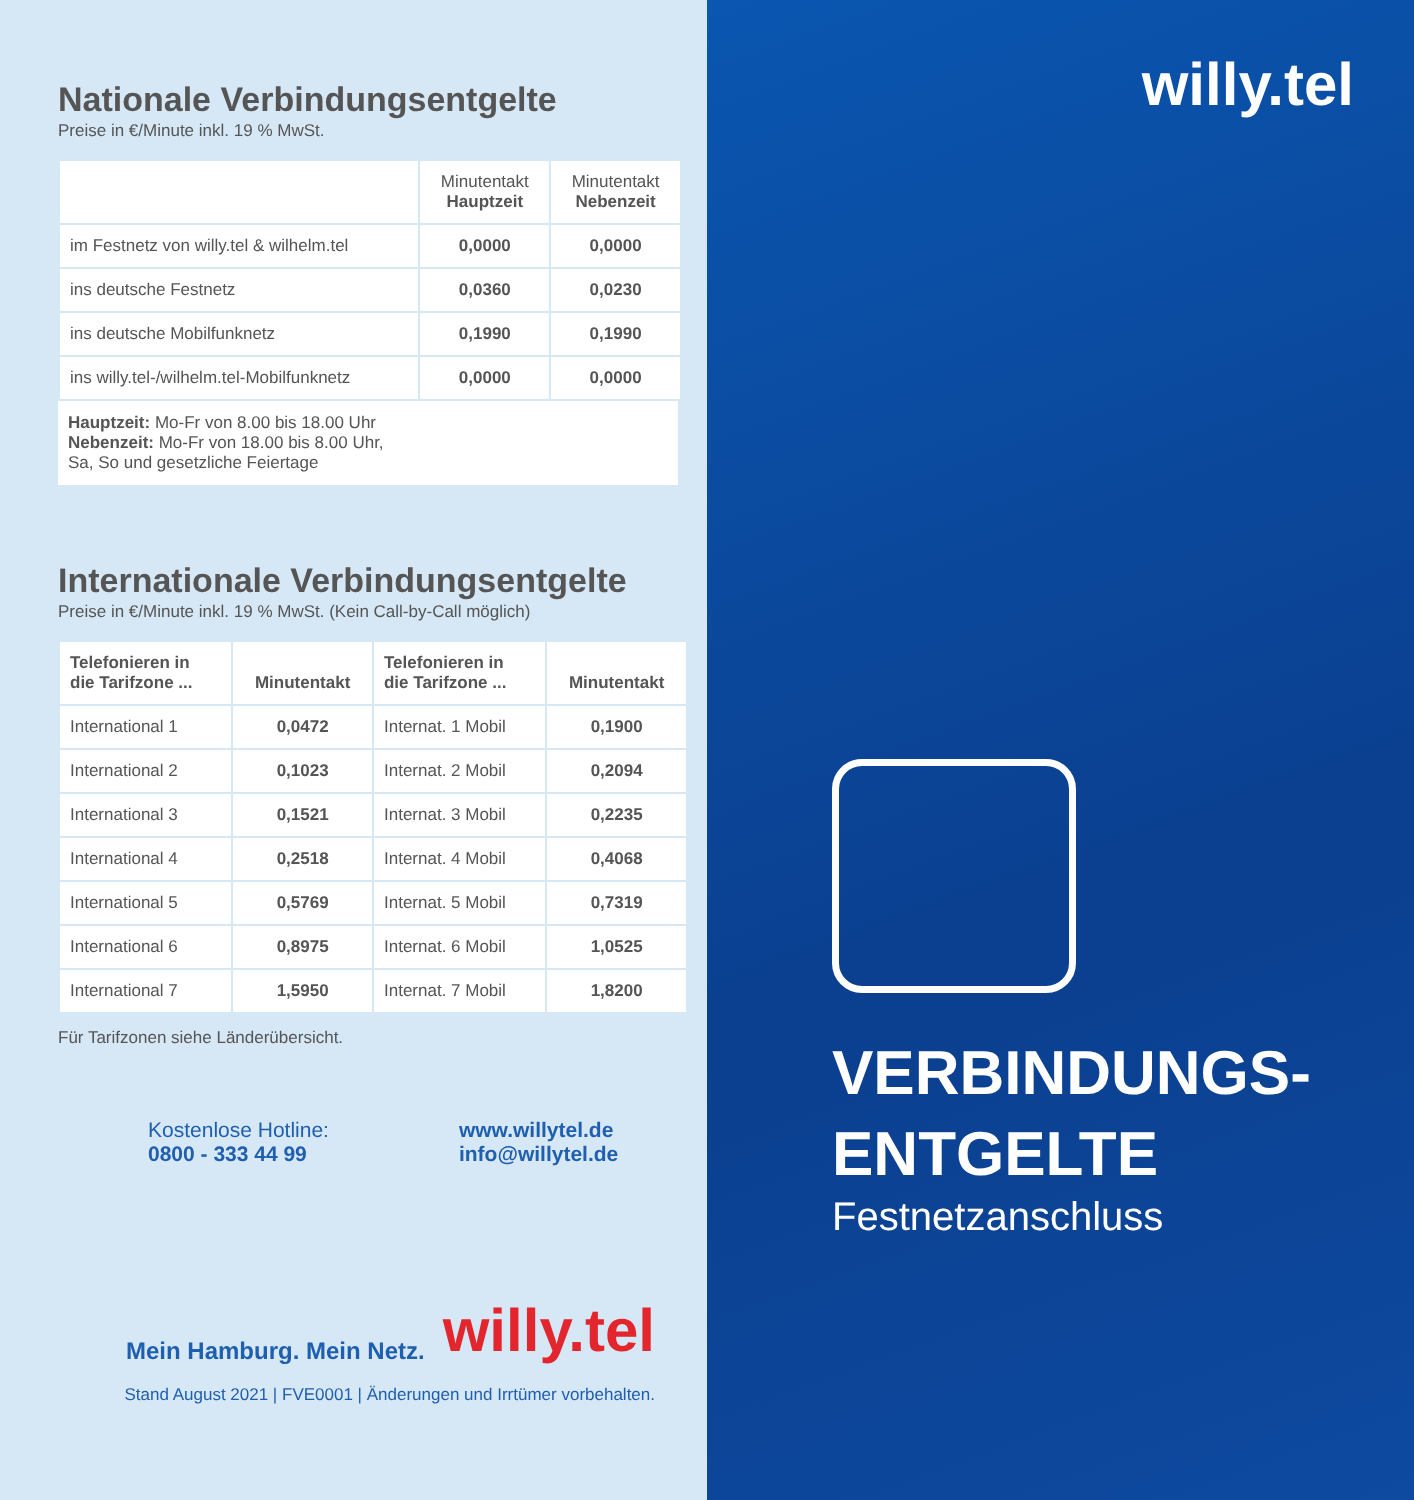Nationale Verbindungsentgelte
Preise in €/Minute inkl. 19 % MwSt.
| | Minutentakt Hauptzeit | Minutentakt Nebenzeit |
| --- | --- | --- |
| im Festnetz von willy.tel & wilhelm.tel | 0,0000 | 0,0000 |
| ins deutsche Festnetz | 0,0360 | 0,0230 |
| ins deutsche Mobilfunknetz | 0,1990 | 0,1990 |
| ins willy.tel-/wilhelm.tel-Mobilfunknetz | 0,0000 | 0,0000 |
Hauptzeit: Mo-Fr von 8.00 bis 18.00 Uhr
Nebenzeit: Mo-Fr von 18.00 bis 8.00 Uhr,
Sa, So und gesetzliche Feiertage
Internationale Verbindungsentgelte
Preise in €/Minute inkl. 19 % MwSt. (Kein Call-by-Call möglich)
| Telefonieren in die Tarifzone ... | Minutentakt | Telefonieren in die Tarifzone ... | Minutentakt |
| --- | --- | --- | --- |
| International 1 | 0,0472 | Internat. 1 Mobil | 0,1900 |
| International 2 | 0,1023 | Internat. 2 Mobil | 0,2094 |
| International 3 | 0,1521 | Internat. 3 Mobil | 0,2235 |
| International 4 | 0,2518 | Internat. 4 Mobil | 0,4068 |
| International 5 | 0,5769 | Internat. 5 Mobil | 0,7319 |
| International 6 | 0,8975 | Internat. 6 Mobil | 1,0525 |
| International 7 | 1,5950 | Internat. 7 Mobil | 1,8200 |
Für Tarifzonen siehe Länderübersicht.
Kostenlose Hotline:
0800 - 333 44 99
www.willytel.de
info@willytel.de
Mein Hamburg. Mein Netz. willy.tel
Stand August 2021 | FVE0001 | Änderungen und Irrtümer vorbehalten.
willy.tel
VERBINDUNGS-
ENTGELTE
Festnetzanschluss